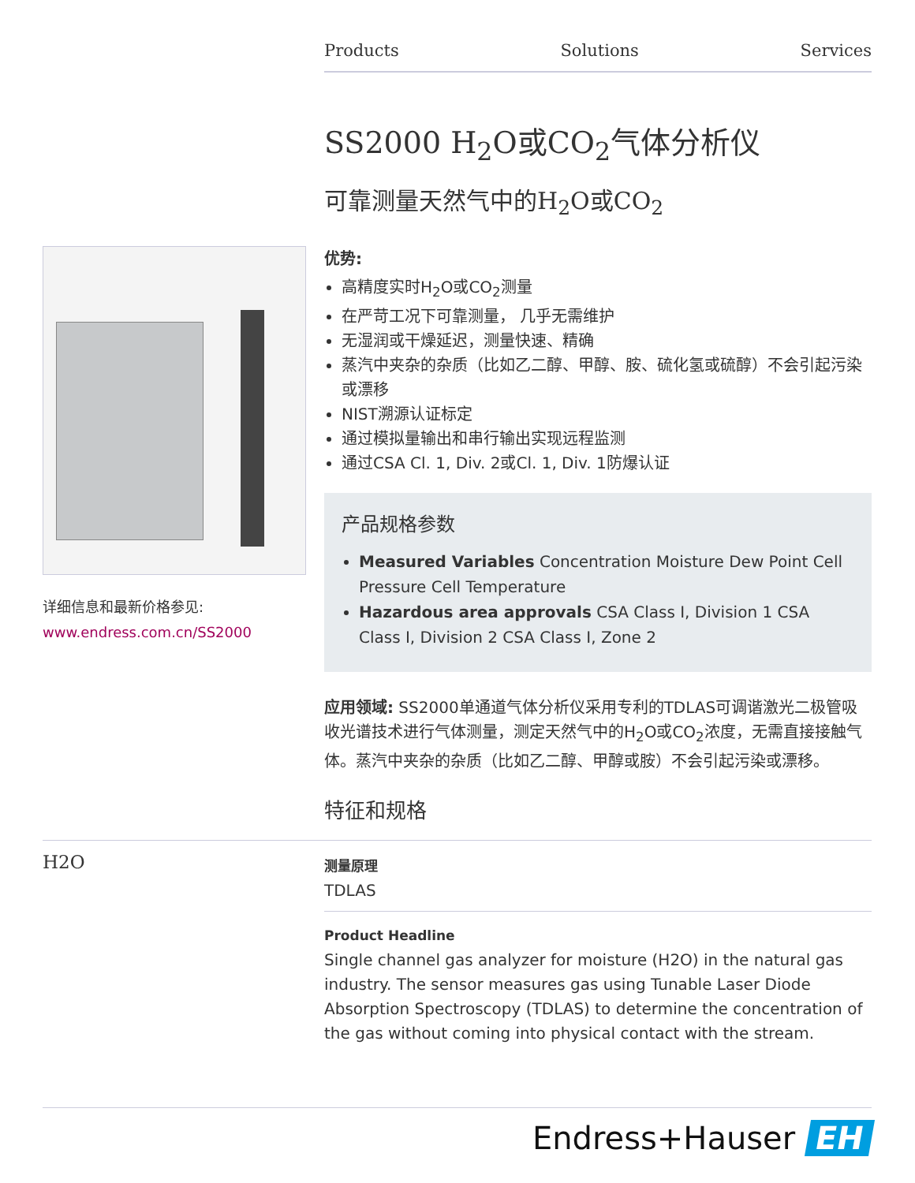Products Solutions Services
SS2000 H<sub>2</sub>O或CO<sub>2</sub>气体分析仪
可靠测量天然气中的H<sub>2</sub>O或CO<sub>2</sub>
详细信息和最新价格参见:
www.endress.com.cn/SS2000
优势:
高精度实时H<sub>2</sub>O或CO<sub>2</sub>测量
在严苛工况下可靠测量， 几乎无需维护
无湿润或干燥延迟，测量快速、精确
蒸汽中夹杂的杂质（比如乙二醇、甲醇、胺、硫化氢或硫醇）不会引起污染或漂移
NIST溯源认证标定
通过模拟量输出和串行输出实现远程监测
通过CSA Cl. 1, Div. 2或Cl. 1, Div. 1防爆认证
产品规格参数
Measured Variables Concentration Moisture Dew Point Cell Pressure Cell Temperature
Hazardous area approvals CSA Class I, Division 1 CSA Class I, Division 2 CSA Class I, Zone 2
应用领域: SS2000单通道气体分析仪采用专利的TDLAS可调谐激光二极管吸收光谱技术进行气体测量，测定天然气中的H<sub>2</sub>O或CO<sub>2</sub>浓度，无需直接接触气体。蒸汽中夹杂的杂质（比如乙二醇、甲醇或胺）不会引起污染或漂移。
特征和规格
H2O
测量原理
TDLAS
Product Headline
Single channel gas analyzer for moisture (H2O) in the natural gas industry. The sensor measures gas using Tunable Laser Diode Absorption Spectroscopy (TDLAS) to determine the concentration of the gas without coming into physical contact with the stream.
Endress+Hauser EH